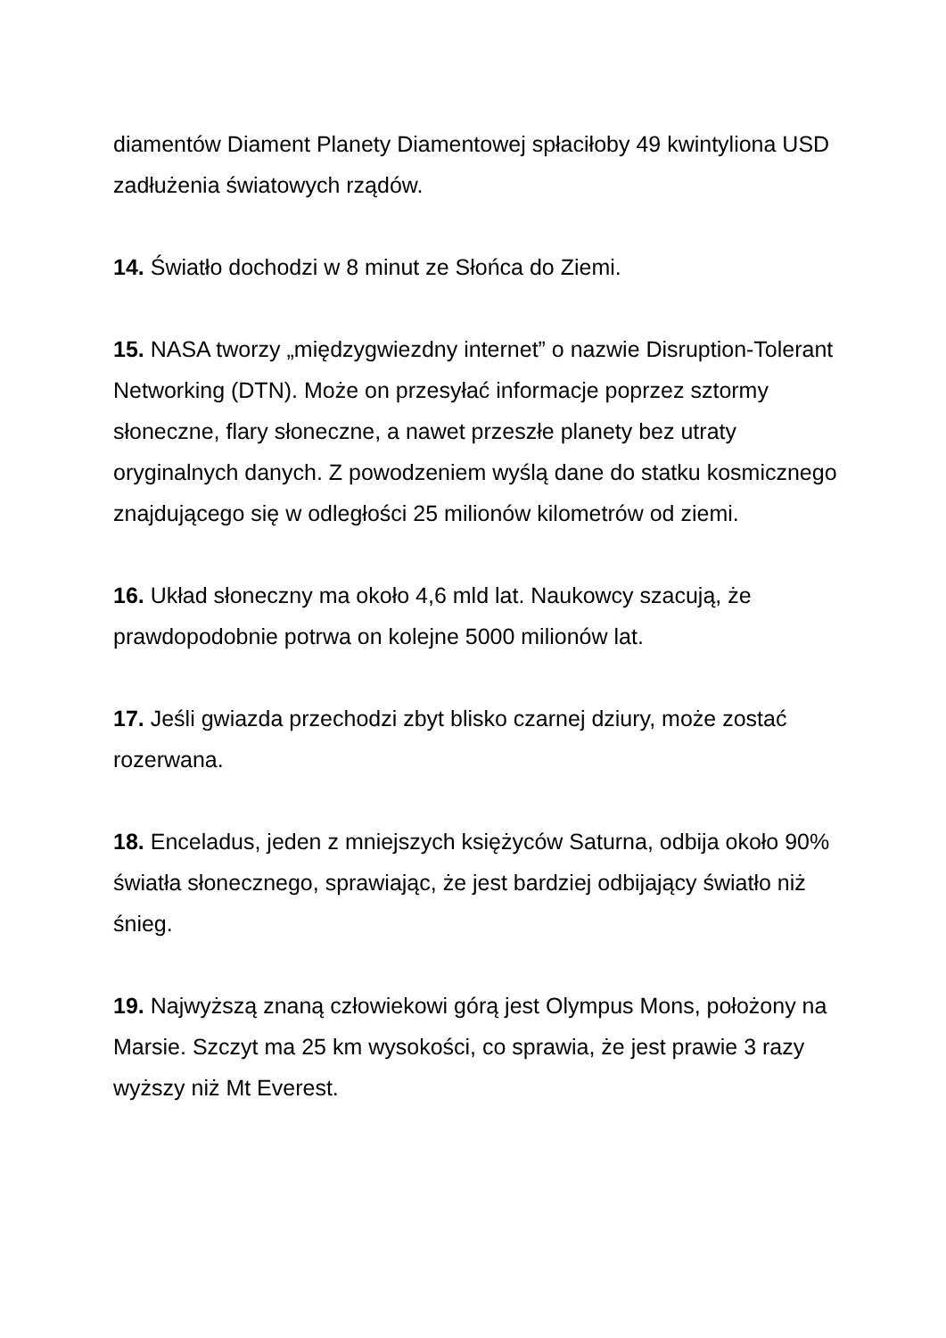diamentów Diament Planety Diamentowej spłaciłoby 49 kwintyliona USD zadłużenia światowych rządów.
14. Światło dochodzi w 8 minut ze Słońca do Ziemi.
15. NASA tworzy „międzygwiezdny internet” o nazwie Disruption-Tolerant Networking (DTN). Może on przesyłać informacje poprzez sztormy słoneczne, flary słoneczne, a nawet przeszłe planety bez utraty oryginalnych danych. Z powodzeniem wyślą dane do statku kosmicznego znajdującego się w odległości 25 milionów kilometrów od ziemi.
16. Układ słoneczny ma około 4,6 mld lat. Naukowcy szacują, że prawdopodobnie potrwa on kolejne 5000 milionów lat.
17. Jeśli gwiazda przechodzi zbyt blisko czarnej dziury, może zostać rozerwana.
18. Enceladus, jeden z mniejszych księżyców Saturna, odbija około 90% światła słonecznego, sprawiając, że jest bardziej odbijający światło niż śnieg.
19. Najwyższą znaną człowiekowi górą jest Olympus Mons, położony na Marsie. Szczyt ma 25 km wysokości, co sprawia, że jest prawie 3 razy wyższy niż Mt Everest.